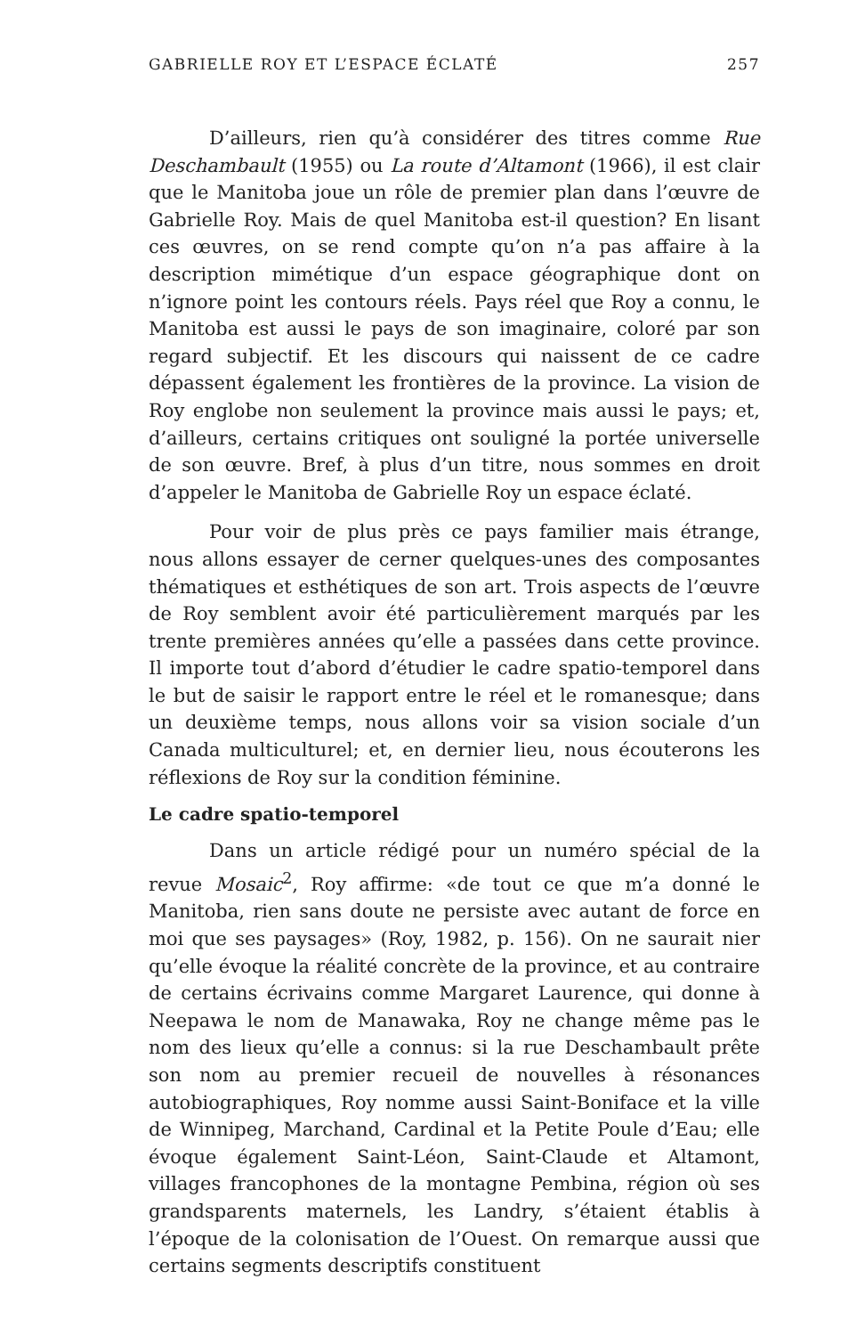GABRIELLE ROY ET L’ESPACE ÉCLATÉ 257
D’ailleurs, rien qu’à considérer des titres comme Rue Deschambault (1955) ou La route d’Altamont (1966), il est clair que le Manitoba joue un rôle de premier plan dans l’œuvre de Gabrielle Roy. Mais de quel Manitoba est-il question? En lisant ces œuvres, on se rend compte qu’on n’a pas affaire à la description mimétique d’un espace géographique dont on n’ignore point les contours réels. Pays réel que Roy a connu, le Manitoba est aussi le pays de son imaginaire, coloré par son regard subjectif. Et les discours qui naissent de ce cadre dépassent également les frontières de la province. La vision de Roy englobe non seulement la province mais aussi le pays; et, d’ailleurs, certains critiques ont souligné la portée universelle de son œuvre. Bref, à plus d’un titre, nous sommes en droit d’appeler le Manitoba de Gabrielle Roy un espace éclaté.
Pour voir de plus près ce pays familier mais étrange, nous allons essayer de cerner quelques-unes des composantes thématiques et esthétiques de son art. Trois aspects de l’œuvre de Roy semblent avoir été particulièrement marqués par les trente premières années qu’elle a passées dans cette province. Il importe tout d’abord d’étudier le cadre spatio-temporel dans le but de saisir le rapport entre le réel et le romanesque; dans un deuxième temps, nous allons voir sa vision sociale d’un Canada multiculturel; et, en dernier lieu, nous écouterons les réflexions de Roy sur la condition féminine.
Le cadre spatio-temporel
Dans un article rédigé pour un numéro spécial de la revue Mosaic<sup>2</sup>, Roy affirme: «de tout ce que m’a donné le Manitoba, rien sans doute ne persiste avec autant de force en moi que ses paysages» (Roy, 1982, p. 156). On ne saurait nier qu’elle évoque la réalité concrète de la province, et au contraire de certains écrivains comme Margaret Laurence, qui donne à Neepawa le nom de Manawaka, Roy ne change même pas le nom des lieux qu’elle a connus: si la rue Deschambault prête son nom au premier recueil de nouvelles à résonances autobiographiques, Roy nomme aussi Saint-Boniface et la ville de Winnipeg, Marchand, Cardinal et la Petite Poule d’Eau; elle évoque également Saint-Léon, Saint-Claude et Altamont, villages francophones de la montagne Pembina, région où ses grandsparents maternels, les Landry, s’étaient établis à l’époque de la colonisation de l’Ouest. On remarque aussi que certains segments descriptifs constituent